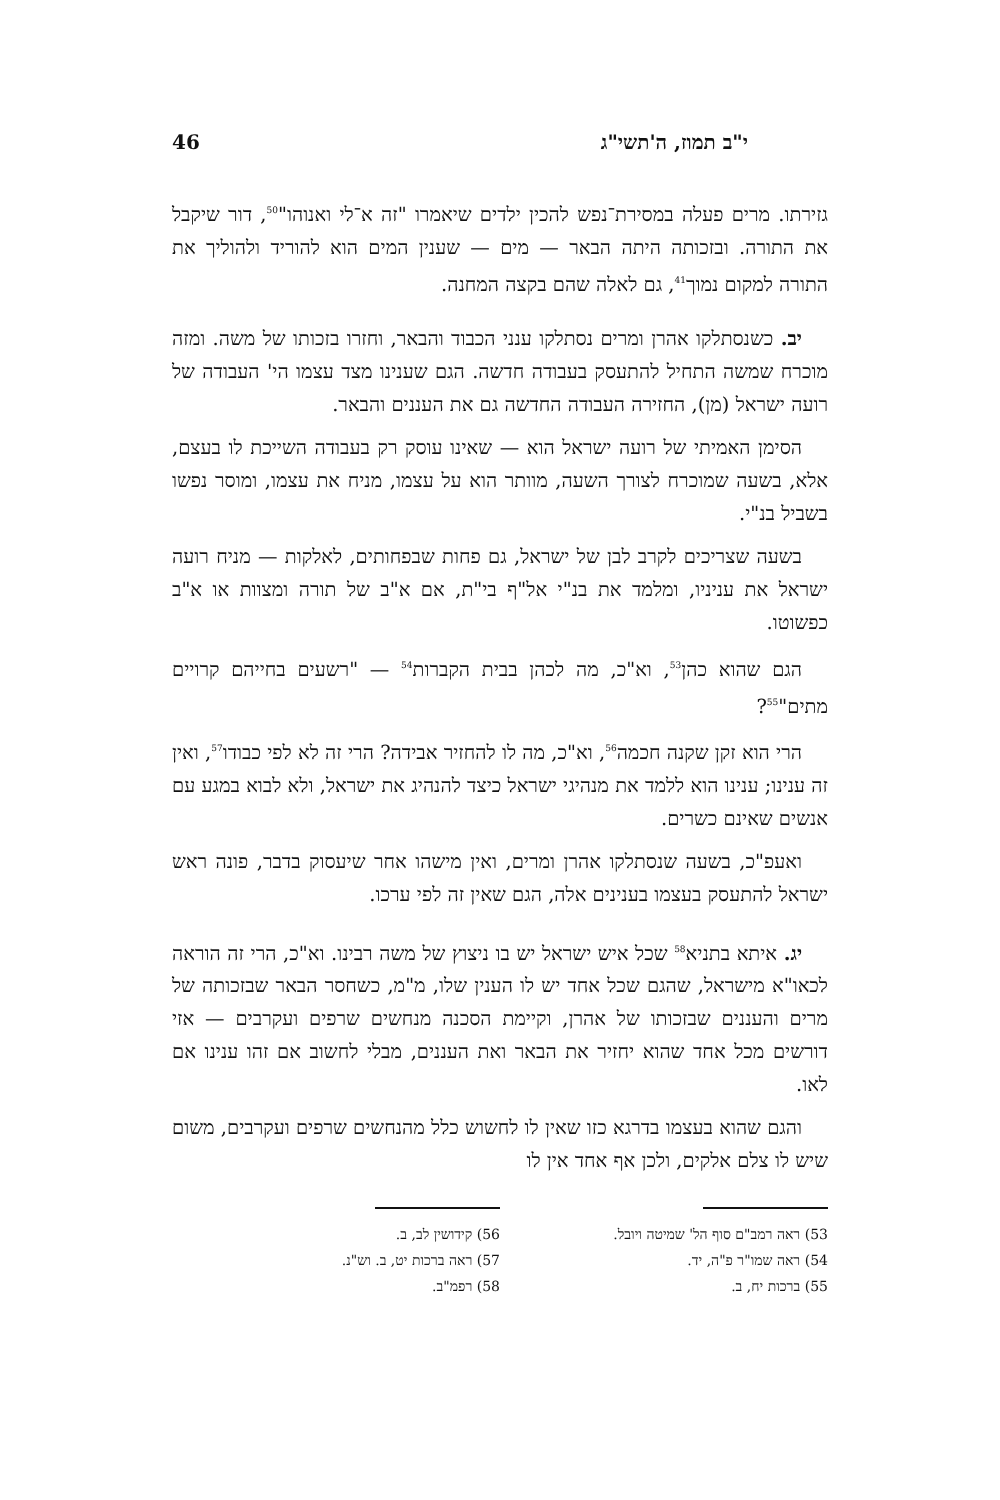י"ב תמוז, ה'תשי"ג 46
גזירתו. מרים פעלה במסירת־נפש להכין ילדים שיאמרו "זה א־לי ואנוהו"<sup>50</sup>, דור שיקבל את התורה. ובזכותה היתה הבאר — מים — שענין המים הוא להוריד ולהוליך את התורה למקום נמוך<sup>41</sup>, גם לאלה שהם בקצה המחנה.
יב. כשנסתלקו אהרן ומרים נסתלקו ענני הכבוד והבאר, וחזרו בזכותו של משה. ומזה מוכרח שמשה התחיל להתעסק בעבודה חדשה. הגם שענינו מצד עצמו הי' העבודה של רועה ישראל (מן), החזירה העבודה החדשה גם את העננים והבאר.
הסימן האמיתי של רועה ישראל הוא — שאינו עוסק רק בעבודה השייכת לו בעצם, אלא, בשעה שמוכרח לצורך השעה, מוותר הוא על עצמו, מניח את עצמו, ומוסר נפשו בשביל בנ"י.
בשעה שצריכים לקרב לבן של ישראל, גם פחות שבפחותים, לאלקות — מניח רועה ישראל את עניניו, ומלמד את בנ"י אל"ף בי"ת, אם א"ב של תורה ומצוות או א"ב כפשוטו.
הגם שהוא כהן<sup>53</sup>, וא"כ, מה לכהן בבית הקברות<sup>54</sup> — "רשעים בחייהם קרויים מתים"<sup>55</sup>?
הרי הוא זקן שקנה חכמה<sup>56</sup>, וא"כ, מה לו להחזיר אבידה? הרי זה לא לפי כבודו<sup>57</sup>, ואין זה ענינו; ענינו הוא ללמד את מנהיגי ישראל כיצד להנהיג את ישראל, ולא לבוא במגע עם אנשים שאינם כשרים.
ואעפ"כ, בשעה שנסתלקו אהרן ומרים, ואין מישהו אחר שיעסוק בדבר, פונה ראש ישראל להתעסק בעצמו בענינים אלה, הגם שאין זה לפי ערכו.
יג. איתא בתניא<sup>58</sup> שכל איש ישראל יש בו ניצוץ של משה רבינו. וא"כ, הרי זה הוראה לכאו"א מישראל, שהגם שכל אחד יש לו הענין שלו, מ"מ, כשחסר הבאר שבזכותה של מרים והעננים שבזכותו של אהרן, וקיימת הסכנה מנחשים שרפים ועקרבים — אזי דורשים מכל אחד שהוא יחזיר את הבאר ואת העננים, מבלי לחשוב אם זהו ענינו אם לאו.
והגם שהוא בעצמו בדרגא כזו שאין לו לחשוש כלל מהנחשים שרפים ועקרבים, משום שיש לו צלם אלקים, ולכן אף אחד אין לו
53) ראה רמב"ם סוף הל' שמיטה ויובל.
54) ראה שמו"ר פ"ה, יד.
55) ברכות יח, ב.
56) קידושין לב, ב.
57) ראה ברכות יט, ב. וש"נ.
58) רפמ"ב.